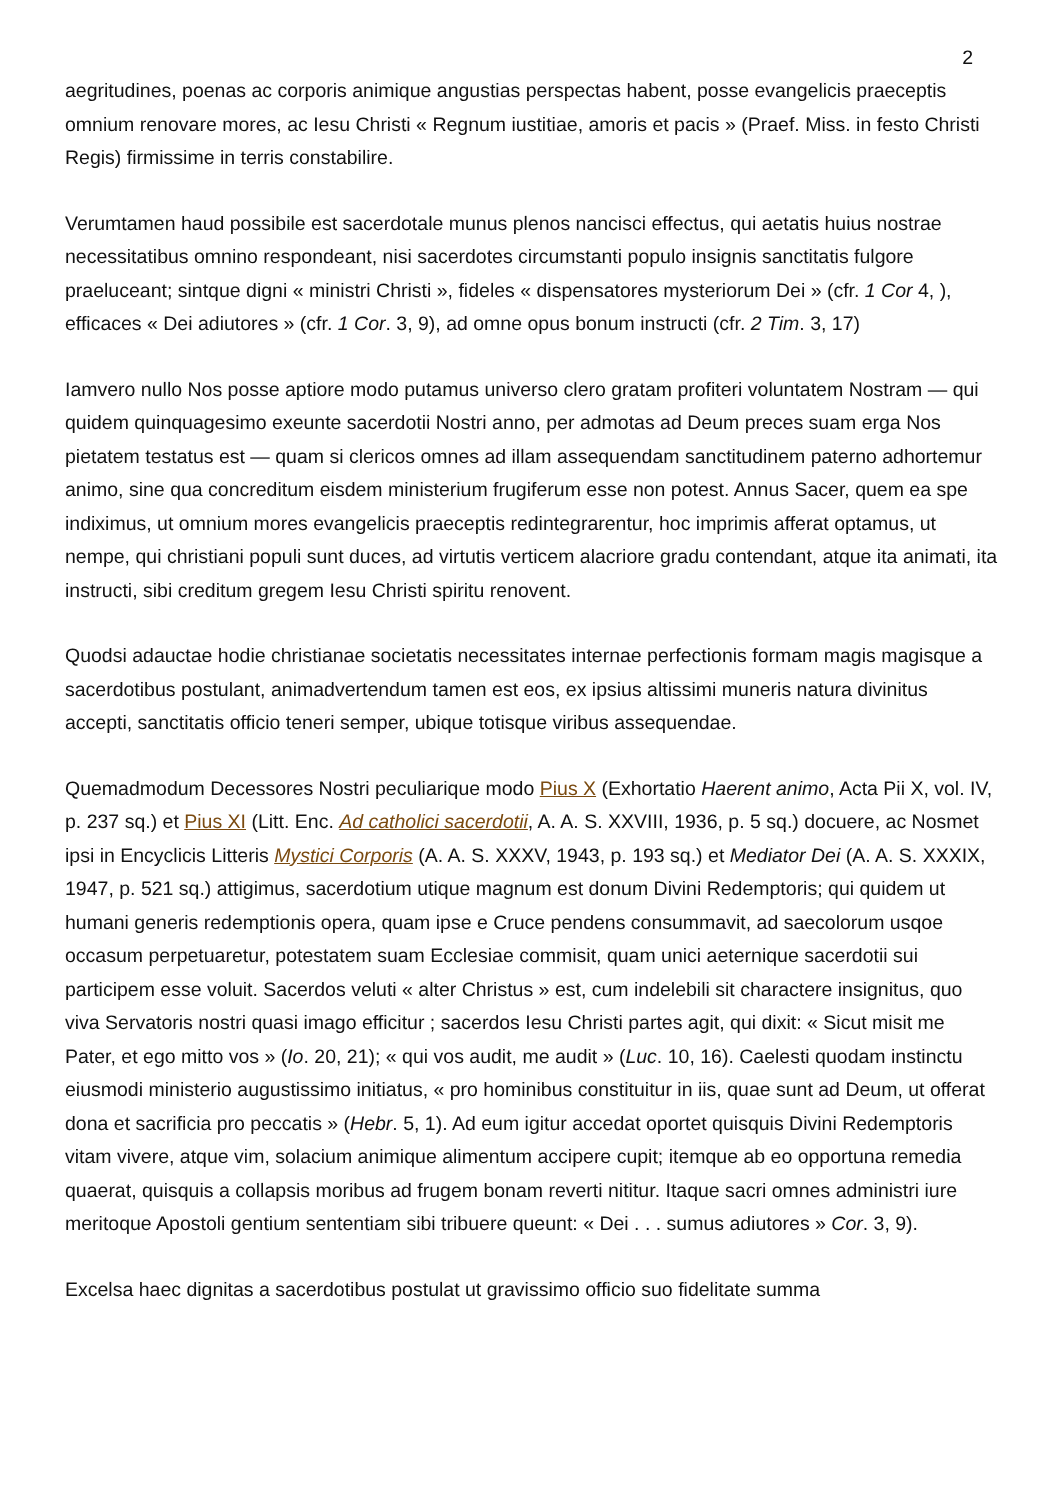2
aegritudines, poenas ac corporis animique angustias perspectas habent, posse evangelicis praeceptis omnium renovare mores, ac Iesu Christi « Regnum iustitiae, amoris et pacis » (Praef. Miss. in festo Christi Regis) firmissime in terris constabilire.
Verumtamen haud possibile est sacerdotale munus plenos nancisci effectus, qui aetatis huius nostrae necessitatibus omnino respondeant, nisi sacerdotes circumstanti populo insignis sanctitatis fulgore praeluceant; sintque digni « ministri Christi », fideles « dispensatores mysteriorum Dei » (cfr. 1 Cor 4, ), efficaces « Dei adiutores » (cfr. 1 Cor. 3, 9), ad omne opus bonum instructi (cfr. 2 Tim. 3, 17)
Iamvero nullo Nos posse aptiore modo putamus universo clero gratam profiteri voluntatem Nostram — qui quidem quinquagesimo exeunte sacerdotii Nostri anno, per admotas ad Deum preces suam erga Nos pietatem testatus est — quam si clericos omnes ad illam assequendam sanctitudinem paterno adhortemur animo, sine qua concreditum eisdem ministerium frugiferum esse non potest. Annus Sacer, quem ea spe indiximus, ut omnium mores evangelicis praeceptis redintegrarentur, hoc imprimis afferat optamus, ut nempe, qui christiani populi sunt duces, ad virtutis verticem alacriore gradu contendant, atque ita animati, ita instructi, sibi creditum gregem Iesu Christi spiritu renovent.
Quodsi adauctae hodie christianae societatis necessitates internae perfectionis formam magis magisque a sacerdotibus postulant, animadvertendum tamen est eos, ex ipsius altissimi muneris natura divinitus accepti, sanctitatis officio teneri semper, ubique totisque viribus assequendae.
Quemadmodum Decessores Nostri peculiarique modo Pius X (Exhortatio Haerent animo, Acta Pii X, vol. IV, p. 237 sq.) et Pius XI (Litt. Enc. Ad catholici sacerdotii, A. A. S. XXVIII, 1936, p. 5 sq.) docuere, ac Nosmet ipsi in Encyclicis Litteris Mystici Corporis (A. A. S. XXXV, 1943, p. 193 sq.) et Mediator Dei (A. A. S. XXXIX, 1947, p. 521 sq.) attigimus, sacerdotium utique magnum est donum Divini Redemptoris; qui quidem ut humani generis redemptionis opera, quam ipse e Cruce pendens consummavit, ad saecolorum usqoe occasum perpetuaretur, potestatem suam Ecclesiae commisit, quam unici aeternique sacerdotii sui participem esse voluit. Sacerdos veluti « alter Christus » est, cum indelebili sit charactere insignitus, quo viva Servatoris nostri quasi imago efficitur ; sacerdos Iesu Christi partes agit, qui dixit: « Sicut misit me Pater, et ego mitto vos » (Io. 20, 21); « qui vos audit, me audit » (Luc. 10, 16). Caelesti quodam instinctu eiusmodi ministerio augustissimo initiatus, « pro hominibus constituitur in iis, quae sunt ad Deum, ut offerat dona et sacrificia pro peccatis » (Hebr. 5, 1). Ad eum igitur accedat oportet quisquis Divini Redemptoris vitam vivere, atque vim, solacium animique alimentum accipere cupit; itemque ab eo opportuna remedia quaerat, quisquis a collapsis moribus ad frugem bonam reverti nititur. Itaque sacri omnes administri iure meritoque Apostoli gentium sententiam sibi tribuere queunt: « Dei . . . sumus adiutores » Cor. 3, 9).
Excelsa haec dignitas a sacerdotibus postulat ut gravissimo officio suo fidelitate summa